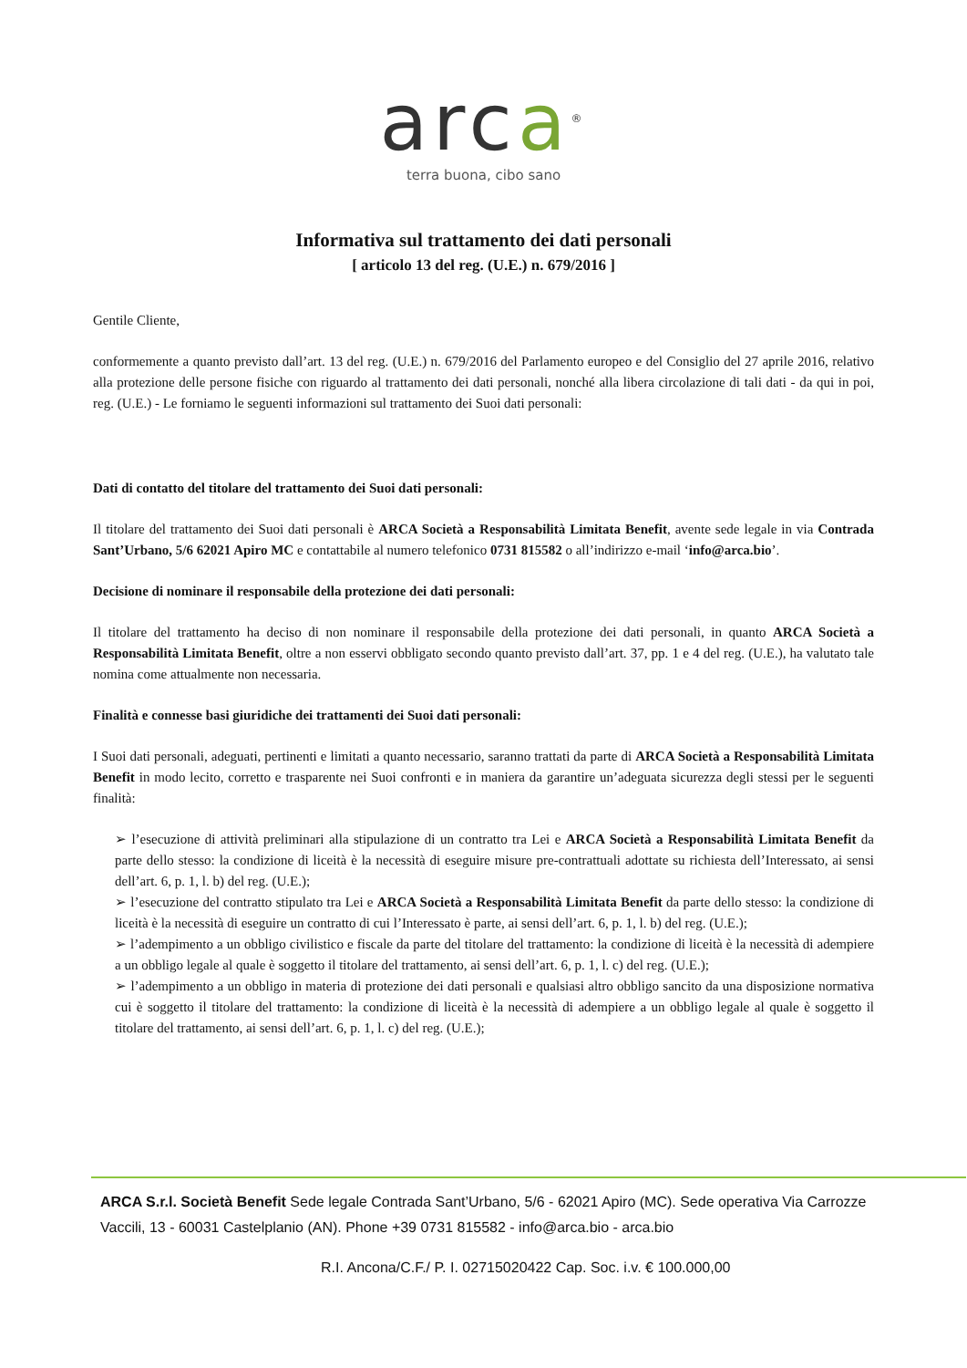arca<sup>®</sup>
terra buona, cibo sano
Informativa sul trattamento dei dati personali
[ articolo 13 del reg. (U.E.) n. 679/2016 ]
Gentile Cliente,
conformemente a quanto previsto dall’art. 13 del reg. (U.E.) n. 679/2016 del Parlamento europeo e del Consiglio del 27 aprile 2016, relativo alla protezione delle persone fisiche con riguardo al trattamento dei dati personali, nonché alla libera circolazione di tali dati - da qui in poi, reg. (U.E.) - Le forniamo le seguenti informazioni sul trattamento dei Suoi dati personali:
Dati di contatto del titolare del trattamento dei Suoi dati personali:
Il titolare del trattamento dei Suoi dati personali è ARCA Società a Responsabilità Limitata Benefit, avente sede legale in via Contrada Sant’Urbano, 5/6 62021 Apiro MC e contattabile al numero telefonico 0731 815582 o all’indirizzo e-mail ‘info@arca.bio’.
Decisione di nominare il responsabile della protezione dei dati personali:
Il titolare del trattamento ha deciso di non nominare il responsabile della protezione dei dati personali, in quanto ARCA Società a Responsabilità Limitata Benefit, oltre a non esservi obbligato secondo quanto previsto dall’art. 37, pp. 1 e 4 del reg. (U.E.), ha valutato tale nomina come attualmente non necessaria.
Finalità e connesse basi giuridiche dei trattamenti dei Suoi dati personali:
I Suoi dati personali, adeguati, pertinenti e limitati a quanto necessario, saranno trattati da parte di ARCA Società a Responsabilità Limitata Benefit in modo lecito, corretto e trasparente nei Suoi confronti e in maniera da garantire un’adeguata sicurezza degli stessi per le seguenti finalità:
➢ l’esecuzione di attività preliminari alla stipulazione di un contratto tra Lei e ARCA Società a Responsabilità Limitata Benefit da parte dello stesso: la condizione di liceità è la necessità di eseguire misure pre-contrattuali adottate su richiesta dell’Interessato, ai sensi dell’art. 6, p. 1, l. b) del reg. (U.E.);
➢ l’esecuzione del contratto stipulato tra Lei e ARCA Società a Responsabilità Limitata Benefit da parte dello stesso: la condizione di liceità è la necessità di eseguire un contratto di cui l’Interessato è parte, ai sensi dell’art. 6, p. 1, l. b) del reg. (U.E.);
➢ l’adempimento a un obbligo civilistico e fiscale da parte del titolare del trattamento: la condizione di liceità è la necessità di adempiere a un obbligo legale al quale è soggetto il titolare del trattamento, ai sensi dell’art. 6, p. 1, l. c) del reg. (U.E.);
➢ l’adempimento a un obbligo in materia di protezione dei dati personali e qualsiasi altro obbligo sancito da una disposizione normativa cui è soggetto il titolare del trattamento: la condizione di liceità è la necessità di adempiere a un obbligo legale al quale è soggetto il titolare del trattamento, ai sensi dell’art. 6, p. 1, l. c) del reg. (U.E.);
ARCA S.r.l. Società Benefit Sede legale Contrada Sant’Urbano, 5/6 - 62021 Apiro (MC). Sede operativa Via Carrozze Vaccili, 13 - 60031 Castelplanio (AN). Phone +39 0731 815582 - info@arca.bio - arca.bio
R.I. Ancona/C.F./ P. I. 02715020422 Cap. Soc. i.v. € 100.000,00